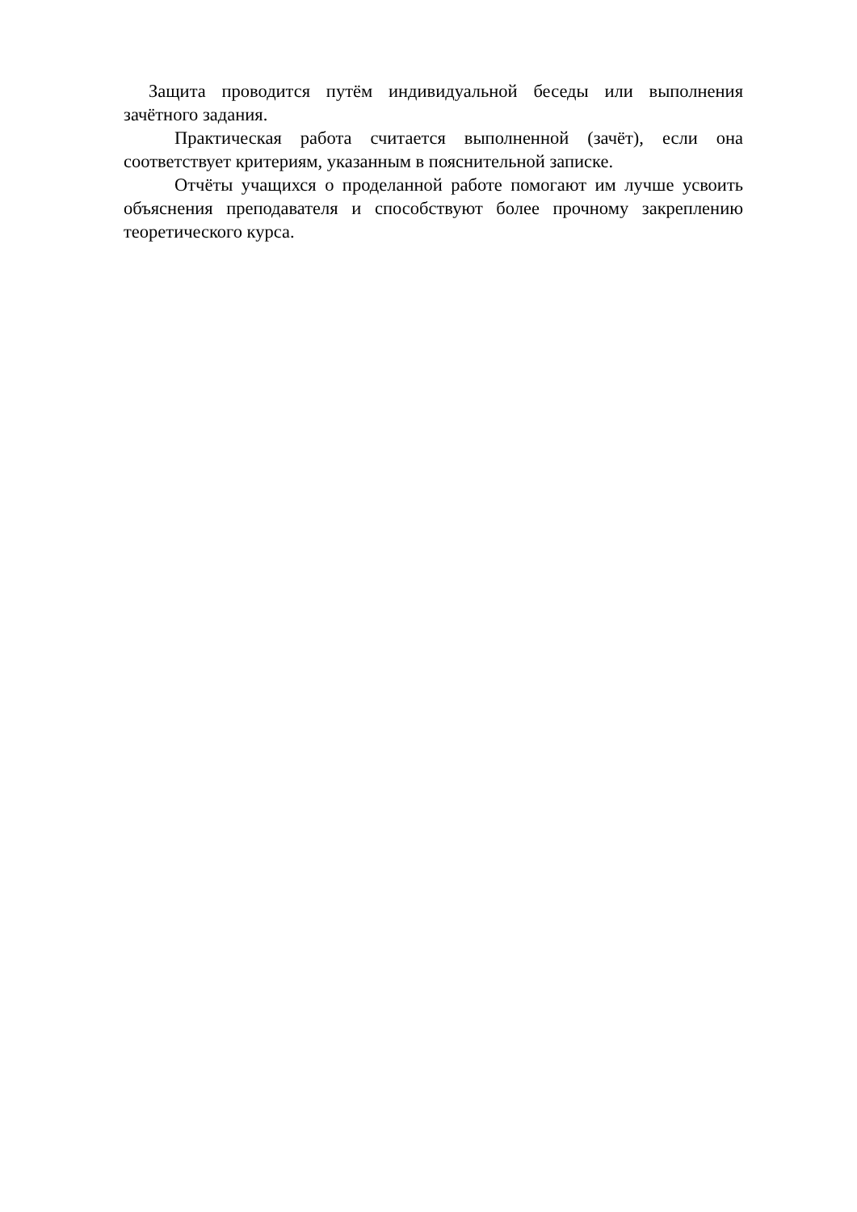Защита проводится путём индивидуальной беседы или выполнения зачётного задания.
Практическая работа считается выполненной (зачёт), если она соответствует критериям, указанным в пояснительной записке.
Отчёты учащихся о проделанной работе помогают им лучше усвоить объяснения преподавателя и способствуют более прочному закреплению теоретического курса.